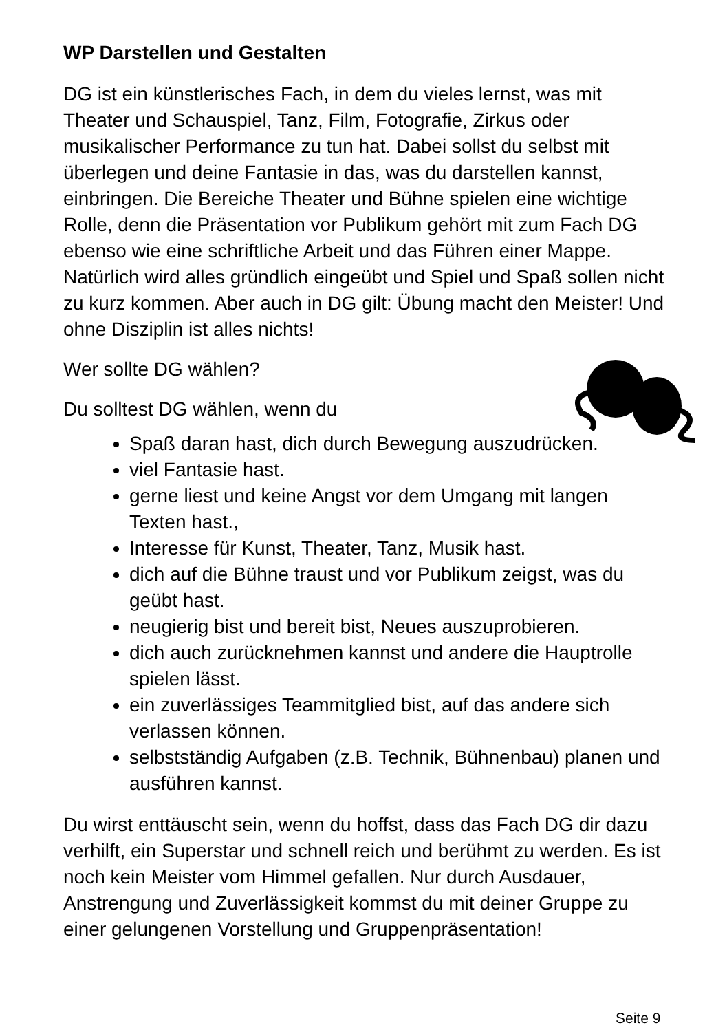WP Darstellen und Gestalten
DG ist ein künstlerisches Fach, in dem du vieles lernst, was mit Theater und Schauspiel, Tanz, Film, Fotografie, Zirkus oder musikalischer Performance zu tun hat. Dabei sollst du selbst mit überlegen und deine Fantasie in das, was du darstellen kannst, einbringen. Die Bereiche Theater und Bühne spielen eine wichtige Rolle, denn die Präsentation vor Publikum gehört mit zum Fach DG ebenso wie eine schriftliche Arbeit und das Führen einer Mappe. Natürlich wird alles gründlich eingeübt und Spiel und Spaß sollen nicht zu kurz kommen. Aber auch in DG gilt: Übung macht den Meister! Und ohne Disziplin ist alles nichts!
Wer sollte DG wählen?
Du solltest DG wählen, wenn du
Spaß daran hast, dich durch Bewegung auszudrücken.
viel Fantasie hast.
gerne liest und keine Angst vor dem Umgang mit langen Texten hast.,
Interesse für Kunst, Theater, Tanz, Musik hast.
dich auf die Bühne traust und vor Publikum zeigst, was du geübt hast.
neugierig bist und bereit bist, Neues auszuprobieren.
dich auch zurücknehmen kannst und andere die Hauptrolle spielen lässt.
ein zuverlässiges Teammitglied bist, auf das andere sich verlassen können.
selbstständig Aufgaben (z.B. Technik, Bühnenbau) planen und ausführen kannst.
Du wirst enttäuscht sein, wenn du hoffst, dass das Fach DG dir dazu verhilft, ein Superstar und schnell reich und berühmt zu werden. Es ist noch kein Meister vom Himmel gefallen. Nur durch Ausdauer, Anstrengung und Zuverlässigkeit kommst du mit deiner Gruppe zu einer gelungenen Vorstellung und Gruppenpräsentation!
Seite 9